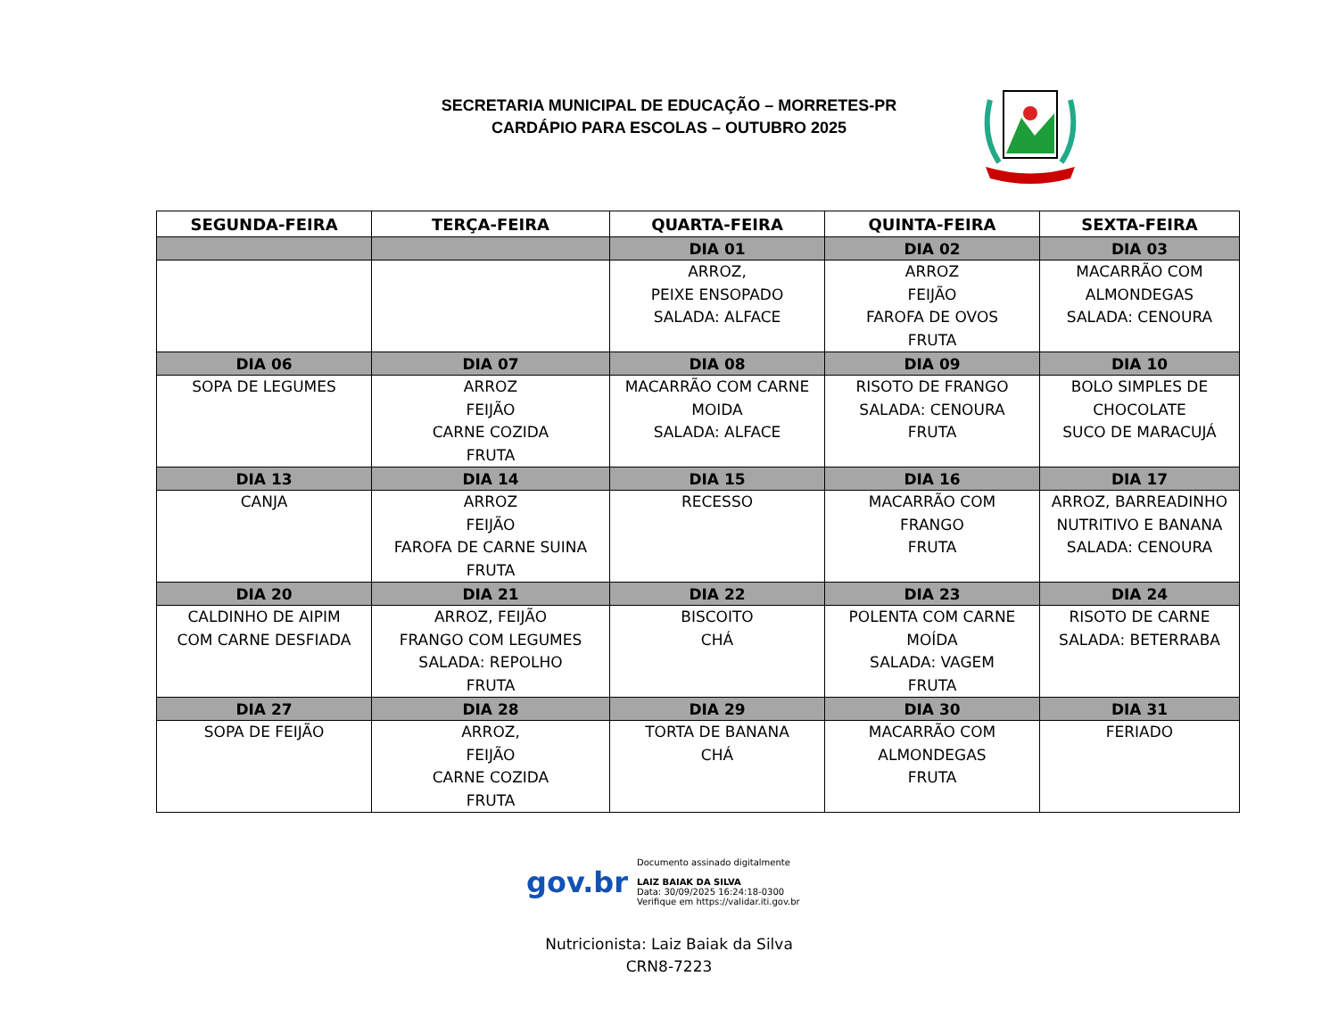SECRETARIA MUNICIPAL DE EDUCAÇÃO – MORRETES-PR
CARDÁPIO PARA ESCOLAS – OUTUBRO 2025
| SEGUNDA-FEIRA | TERÇA-FEIRA | QUARTA-FEIRA | QUINTA-FEIRA | SEXTA-FEIRA |
| --- | --- | --- | --- | --- |
| | | DIA 01 | DIA 02 | DIA 03 |
| | | ARROZ, PEIXE ENSOPADO SALADA: ALFACE | ARROZ FEIJÃO FAROFA DE OVOS FRUTA | MACARRÃO COM ALMONDEGAS SALADA: CENOURA |
| DIA 06 | DIA 07 | DIA 08 | DIA 09 | DIA 10 |
| SOPA DE LEGUMES | ARROZ FEIJÃO CARNE COZIDA FRUTA | MACARRÃO COM CARNE MOIDA SALADA: ALFACE | RISOTO DE FRANGO SALADA: CENOURA FRUTA | BOLO SIMPLES DE CHOCOLATE SUCO DE MARACUJÁ |
| DIA 13 | DIA 14 | DIA 15 | DIA 16 | DIA 17 |
| CANJA | ARROZ FEIJÃO FAROFA DE CARNE SUINA FRUTA | RECESSO | MACARRÃO COM FRANGO FRUTA | ARROZ, BARREADINHO NUTRITIVO E BANANA SALADA: CENOURA |
| DIA 20 | DIA 21 | DIA 22 | DIA 23 | DIA 24 |
| CALDINHO DE AIPIM COM CARNE DESFIADA | ARROZ, FEIJÃO FRANGO COM LEGUMES SALADA: REPOLHO FRUTA | BISCOITO CHÁ | POLENTA COM CARNE MOÍDA SALADA: VAGEM FRUTA | RISOTO DE CARNE SALADA: BETERRABA |
| DIA 27 | DIA 28 | DIA 29 | DIA 30 | DIA 31 |
| SOPA DE FEIJÃO | ARROZ, FEIJÃO CARNE COZIDA FRUTA | TORTA DE BANANA CHÁ | MACARRÃO COM ALMONDEGAS FRUTA | FERIADO |
gov.br
Documento assinado digitalmente
LAIZ BAIAK DA SILVA
Data: 30/09/2025 16:24:18-0300
Verifique em https://validar.iti.gov.br
Nutricionista: Laiz Baiak da Silva
CRN8-7223